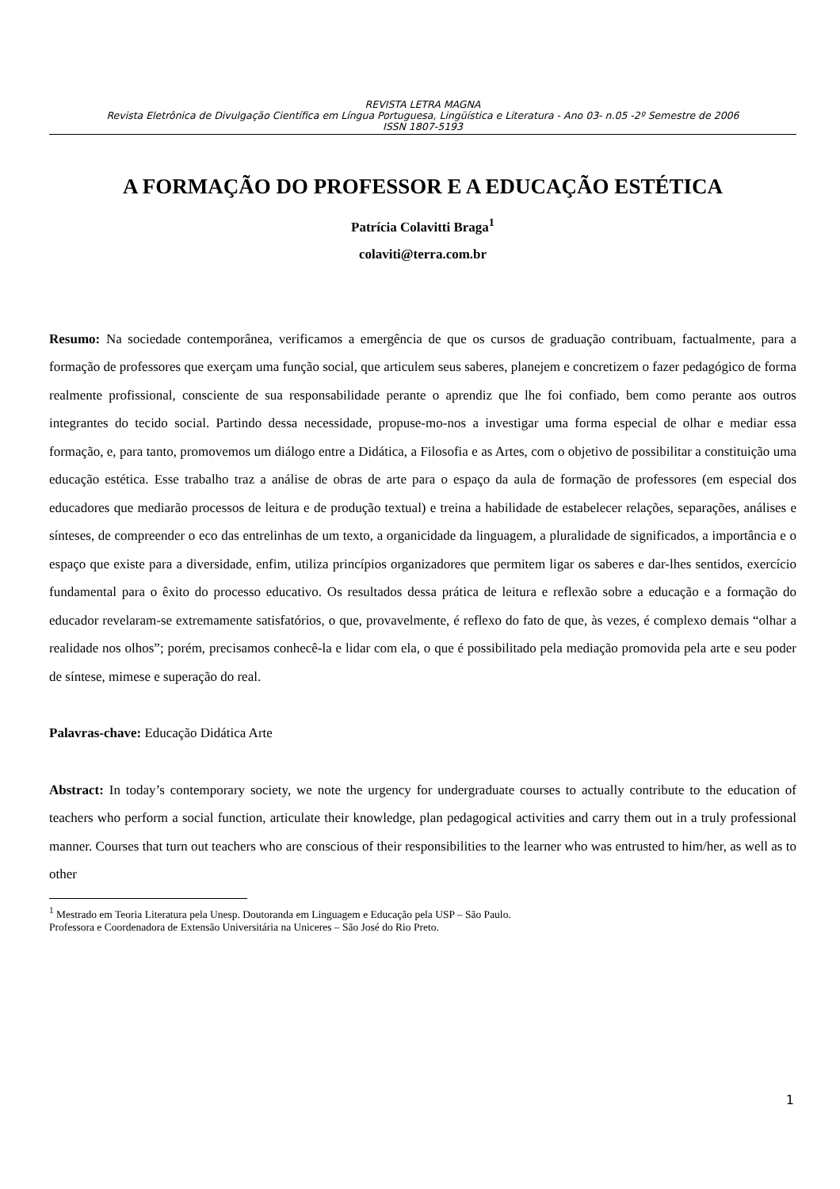REVISTA LETRA MAGNA
Revista Eletrônica de Divulgação Científica em Língua Portuguesa, Lingüística e Literatura - Ano 03- n.05 -2º Semestre de 2006
ISSN 1807-5193
A FORMAÇÃO DO PROFESSOR E A EDUCAÇÃO ESTÉTICA
Patrícia Colavitti Braga<sup>1</sup>
colaviti@terra.com.br
Resumo: Na sociedade contemporânea, verificamos a emergência de que os cursos de graduação contribuam, factualmente, para a formação de professores que exerçam uma função social, que articulem seus saberes, planejem e concretizem o fazer pedagógico de forma realmente profissional, consciente de sua responsabilidade perante o aprendiz que lhe foi confiado, bem como perante aos outros integrantes do tecido social. Partindo dessa necessidade, propuse-mo-nos a investigar uma forma especial de olhar e mediar essa formação, e, para tanto, promovemos um diálogo entre a Didática, a Filosofia e as Artes, com o objetivo de possibilitar a constituição uma educação estética. Esse trabalho traz a análise de obras de arte para o espaço da aula de formação de professores (em especial dos educadores que mediarão processos de leitura e de produção textual) e treina a habilidade de estabelecer relações, separações, análises e sínteses, de compreender o eco das entrelinhas de um texto, a organicidade da linguagem, a pluralidade de significados, a importância e o espaço que existe para a diversidade, enfim, utiliza princípios organizadores que permitem ligar os saberes e dar-lhes sentidos, exercício fundamental para o êxito do processo educativo. Os resultados dessa prática de leitura e reflexão sobre a educação e a formação do educador revelaram-se extremamente satisfatórios, o que, provavelmente, é reflexo do fato de que, às vezes, é complexo demais “olhar a realidade nos olhos”; porém, precisamos conhecê-la e lidar com ela, o que é possibilitado pela mediação promovida pela arte e seu poder de síntese, mimese e superação do real.
Palavras-chave: Educação Didática Arte
Abstract: In today’s contemporary society, we note the urgency for undergraduate courses to actually contribute to the education of teachers who perform a social function, articulate their knowledge, plan pedagogical activities and carry them out in a truly professional manner. Courses that turn out teachers who are conscious of their responsibilities to the learner who was entrusted to him/her, as well as to other
<sup>1</sup> Mestrado em Teoria Literatura pela Unesp. Doutoranda em Linguagem e Educação pela USP – São Paulo.
Professora e Coordenadora de Extensão Universitária na Uniceres – São José do Rio Preto.
1